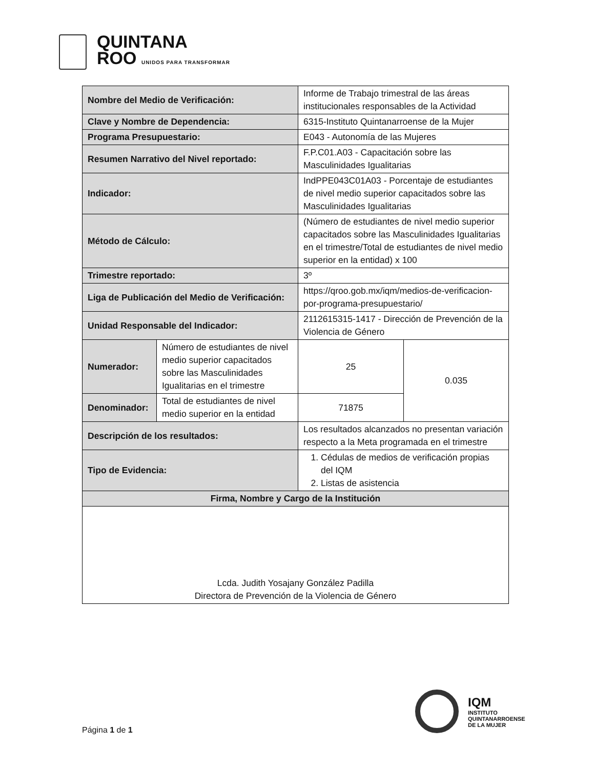QUINTANA
ROO UNIDOS PARA TRANSFORMAR
| Nombre del Medio de Verificación: | | Informe de Trabajo trimestral de las áreas institucionales responsables de la Actividad | |
| Clave y Nombre de Dependencia: | | 6315-Instituto Quintanarroense de la Mujer | |
| Programa Presupuestario: | | E043 - Autonomía de las Mujeres | |
| Resumen Narrativo del Nivel reportado: | | F.P.C01.A03 - Capacitación sobre las Masculinidades Igualitarias | |
| Indicador: | | IndPPE043C01A03 - Porcentaje de estudiantes de nivel medio superior capacitados sobre las Masculinidades Igualitarias | |
| Método de Cálculo: | | (Número de estudiantes de nivel medio superior capacitados sobre las Masculinidades Igualitarias en el trimestre/Total de estudiantes de nivel medio superior en la entidad) x 100 | |
| Trimestre reportado: | | 3º | |
| Liga de Publicación del Medio de Verificación: | | https://qroo.gob.mx/iqm/medios-de-verificacion-por-programa-presupuestario/ | |
| Unidad Responsable del Indicador: | | 2112615315-1417 - Dirección de Prevención de la Violencia de Género | |
| Numerador: | Número de estudiantes de nivel medio superior capacitados sobre las Masculinidades Igualitarias en el trimestre | 25 | 0.035 |
| Denominador: | Total de estudiantes de nivel medio superior en la entidad | 71875 | |
| Descripción de los resultados: | | Los resultados alcanzados no presentan variación respecto a la Meta programada en el trimestre | |
| Tipo de Evidencia: | | 1. Cédulas de medios de verificación propias del IQM 2. Listas de asistencia | |
| Firma, Nombre y Cargo de la Institución | | | |
| Lcda. Judith Yosajany González Padilla Directora de Prevención de la Violencia de Género | | | |
IQM
INSTITUTO
QUINTANARROENSE
DE LA MUJER
Página 1 de 1